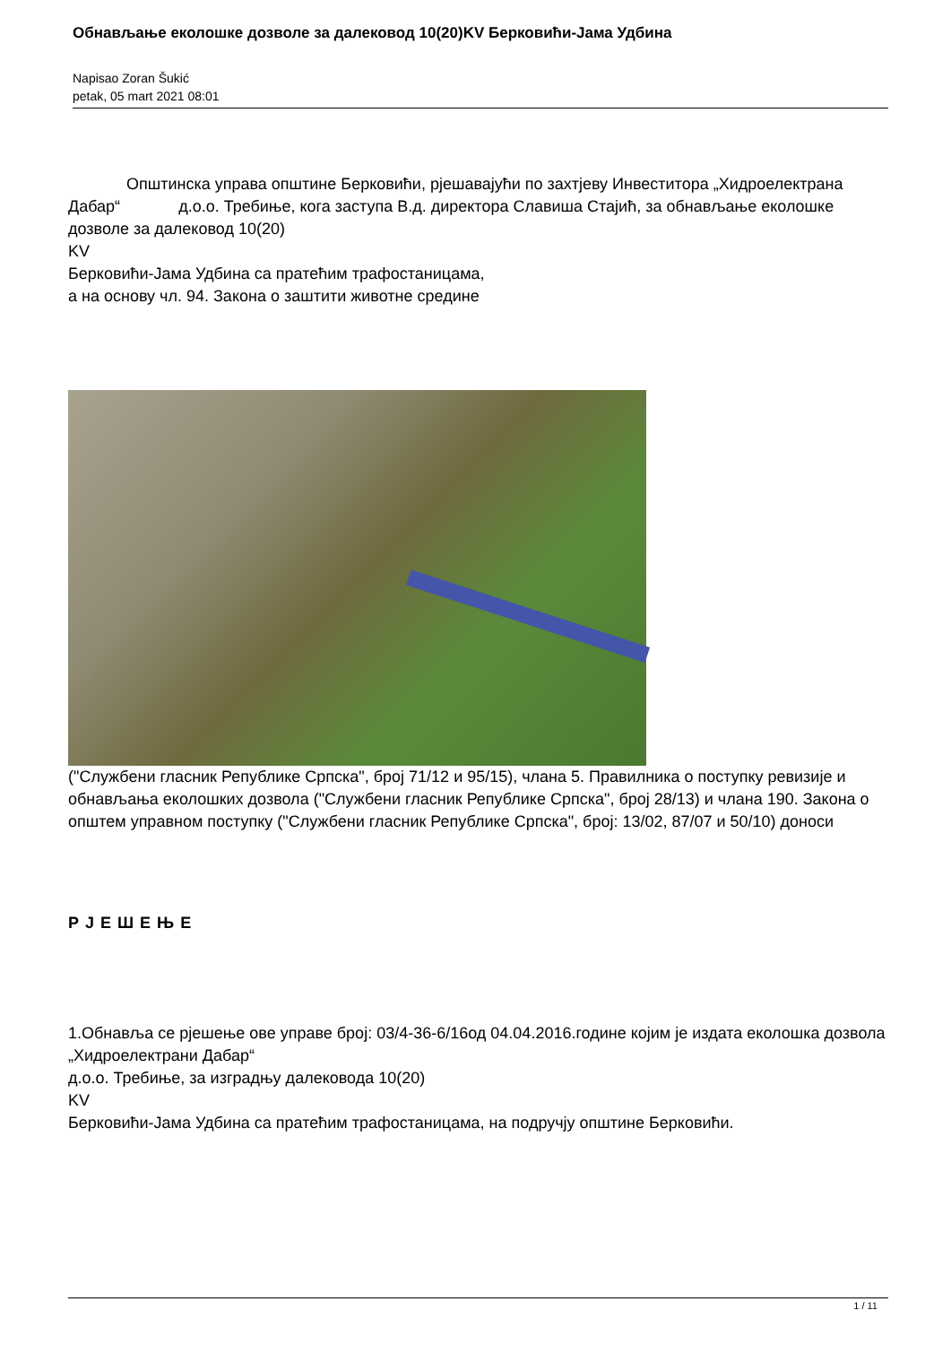Обнављање еколошке дозволе за далековод 10(20)KV Берковићи-Јама Удбина
Napisao Zoran Šukić
petak, 05 mart 2021 08:01
Општинска управа општине Берковићи, рјешавајући по захтјеву Инвеститора „Хидроелектрана Дабар“ д.о.о. Требиње, кога заступа В.д. директора Славиша Стајић, за обнављање еколошке дозволе за далековод 10(20)
KV
Берковићи-Јама Удбина са пратећим трафостаницама,
а на основу чл. 94. Закона о заштити животне средине
("Службени гласник Републике Српска", број 71/12 и 95/15), члана 5. Правилника о поступку ревизије и обнављања еколошких дозвола ("Службени гласник Републике Српска", број 28/13) и члана 190. Закона о општем управном поступку ("Службени гласник Републике Српска", број: 13/02, 87/07 и 50/10) доноси
Р Ј Е Ш Е Њ Е
1.Обнавља се рјешење ове управе број: 03/4-36-6/16од 04.04.2016.године којим је издата еколошка дозвола „Хидроелектрани Дабар“
д.о.о. Требиње, за изградњу далековода 10(20)
KV
Берковићи-Јама Удбина са пратећим трафостаницама, на подручју општине Берковићи.
1 / 11